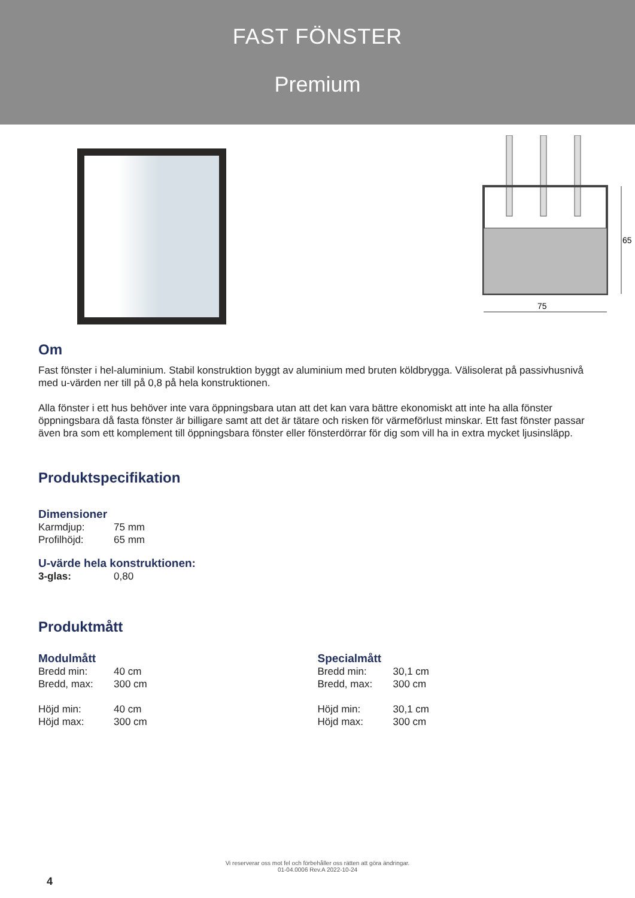FAST FÖNSTER
Premium
65
75
Om
Fast fönster i hel-aluminium. Stabil konstruktion byggt av aluminium med bruten köldbrygga. Välisolerat på passivhusnivå med u-värden ner till på 0,8 på hela konstruktionen.
Alla fönster i ett hus behöver inte vara öppningsbara utan att det kan vara bättre ekonomiskt att inte ha alla fönster öppningsbara då fasta fönster är billigare samt att det är tätare och risken för värmeförlust minskar. Ett fast fönster passar även bra som ett komplement till öppningsbara fönster eller fönsterdörrar för dig som vill ha in extra mycket ljusinsläpp.
Produktspecifikation
Dimensioner
| Karmdjup: | 75 mm |
| Profilhöjd: | 65 mm |
U-värde hela konstruktionen:
| 3-glas: | 0,80 |
Produktmått
Modulmått
| Bredd min: | 40 cm |
| Bredd, max: | 300 cm |
| Höjd min: | 40 cm |
| Höjd max: | 300 cm |
Specialmått
| Bredd min: | 30,1 cm |
| Bredd, max: | 300 cm |
| Höjd min: | 30,1 cm |
| Höjd max: | 300 cm |
Vi reserverar oss mot fel och förbehåller oss rätten att göra ändringar.
01-04.0006 Rev.A 2022-10-24
4